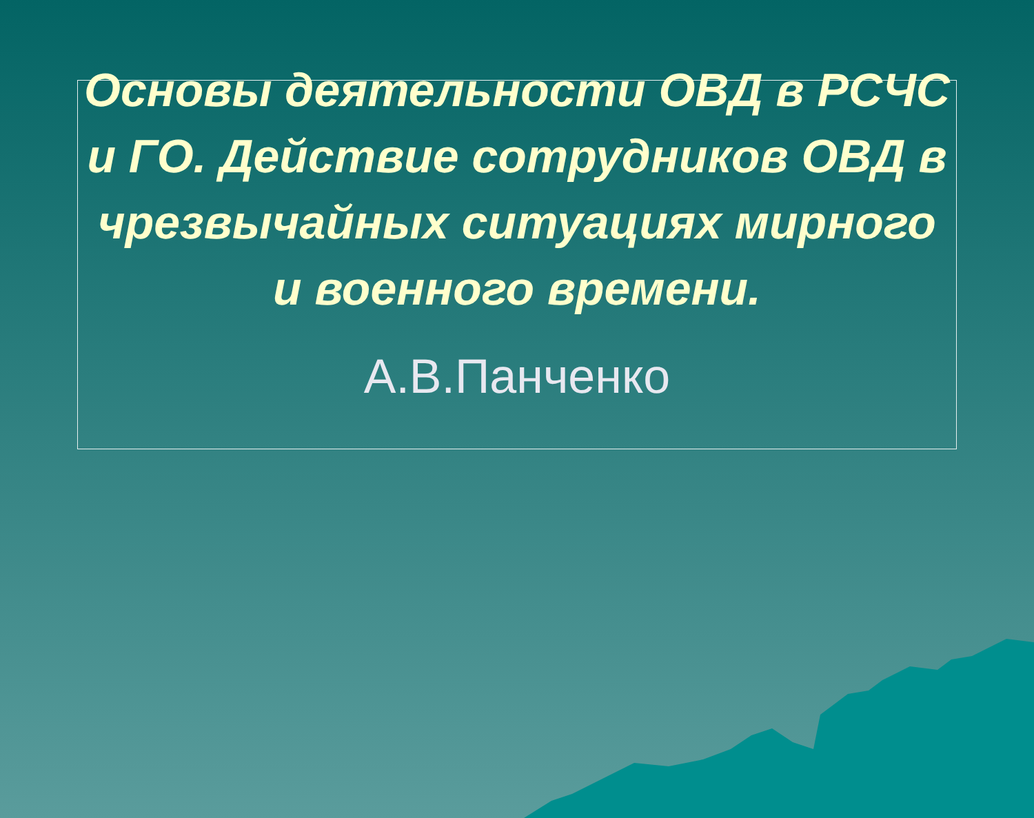Основы деятельности ОВД в РСЧС и ГО. Действие сотрудников ОВД в чрезвычайных ситуациях мирного и военного времени.
А.В.Панченко